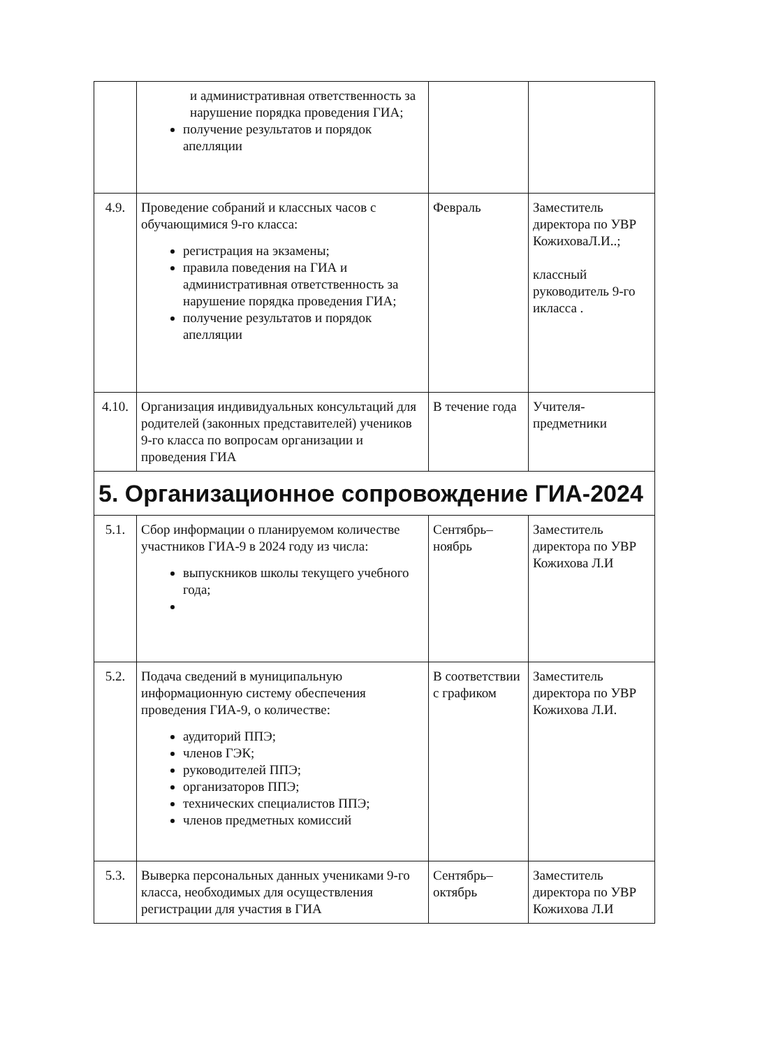| | и административная ответственность за нарушение порядка проведения ГИА; получение результатов и порядок апелляции | | |
| 4.9. | Проведение собраний и классных часов с обучающимися 9-го класса: регистрация на экзамены; правила поведения на ГИА и административная ответственность за нарушение порядка проведения ГИА; получение результатов и порядок апелляции | Февраль | Заместитель директора по УВР КожиховаЛ.И..; классный руководитель 9-го икласса . |
| 4.10. | Организация индивидуальных консультаций для родителей (законных представителей) учеников 9-го класса по вопросам организации и проведения ГИА | В течение года | Учителя-предметники |
| 5. Организационное сопровождение ГИА-2024 | | | |
| 5.1. | Сбор информации о планируемом количестве участников ГИА-9 в 2024 году из числа: выпускников школы текущего учебного года; | Сентябрь–ноябрь | Заместитель директора по УВР Кожихова Л.И |
| 5.2. | Подача сведений в муниципальную информационную систему обеспечения проведения ГИА-9, о количестве: аудиторий ППЭ; членов ГЭК; руководителей ППЭ; организаторов ППЭ; технических специалистов ППЭ; членов предметных комиссий | В соответствии с графиком | Заместитель директора по УВР Кожихова Л.И. |
| 5.3. | Выверка персональных данных учениками 9-го класса, необходимых для осуществления регистрации для участия в ГИА | Сентябрь–октябрь | Заместитель директора по УВР Кожихова Л.И |